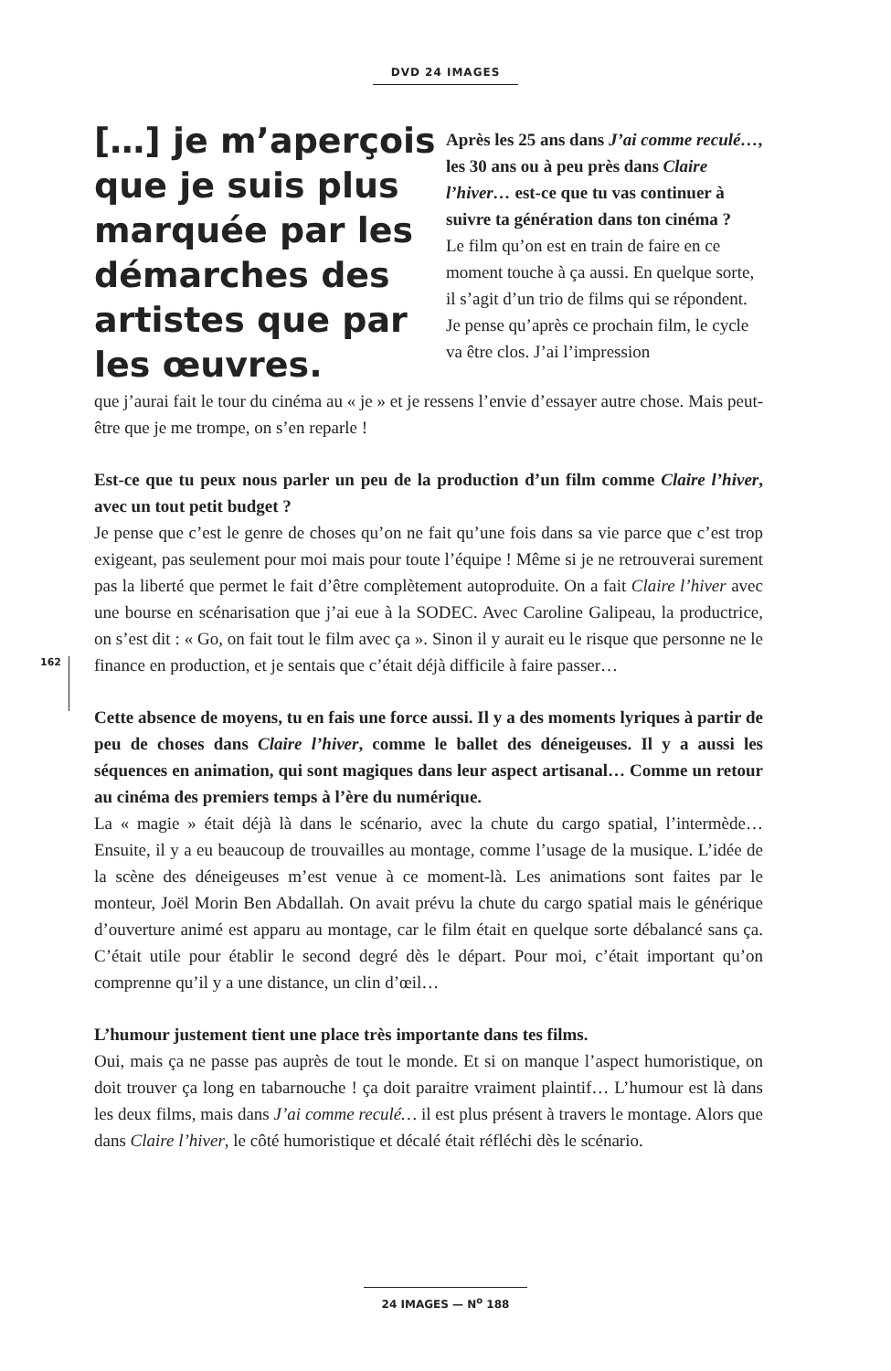DVD 24 IMAGES
[…] je m’aperçois que je suis plus marquée par les démarches des artistes que par les œuvres.
Après les 25 ans dans J’ai comme reculé…, les 30 ans ou à peu près dans Claire l’hiver… est-ce que tu vas continuer à suivre ta génération dans ton cinéma ?
Le film qu’on est en train de faire en ce moment touche à ça aussi. En quelque sorte, il s’agit d’un trio de films qui se répondent. Je pense qu’après ce prochain film, le cycle va être clos. J’ai l’impression
que j’aurai fait le tour du cinéma au « je » et je ressens l’envie d’essayer autre chose. Mais peut-être que je me trompe, on s’en reparle !
Est-ce que tu peux nous parler un peu de la production d’un film comme Claire l’hiver, avec un tout petit budget ?
Je pense que c’est le genre de choses qu’on ne fait qu’une fois dans sa vie parce que c’est trop exigeant, pas seulement pour moi mais pour toute l’équipe ! Même si je ne retrouverai surement pas la liberté que permet le fait d’être complètement autoproduite. On a fait Claire l’hiver avec une bourse en scénarisation que j’ai eue à la SODEC. Avec Caroline Galipeau, la productrice, on s’est dit : « Go, on fait tout le film avec ça ». Sinon il y aurait eu le risque que personne ne le finance en production, et je sentais que c’était déjà difficile à faire passer…
Cette absence de moyens, tu en fais une force aussi. Il y a des moments lyriques à partir de peu de choses dans Claire l’hiver, comme le ballet des déneigeuses. Il y a aussi les séquences en animation, qui sont magiques dans leur aspect artisanal… Comme un retour au cinéma des premiers temps à l’ère du numérique.
La « magie » était déjà là dans le scénario, avec la chute du cargo spatial, l’intermède… Ensuite, il y a eu beaucoup de trouvailles au montage, comme l’usage de la musique. L’idée de la scène des déneigeuses m’est venue à ce moment-là. Les animations sont faites par le monteur, Joël Morin Ben Abdallah. On avait prévu la chute du cargo spatial mais le générique d’ouverture animé est apparu au montage, car le film était en quelque sorte débalancé sans ça. C’était utile pour établir le second degré dès le départ. Pour moi, c’était important qu’on comprenne qu’il y a une distance, un clin d’œil…
L’humour justement tient une place très importante dans tes films.
Oui, mais ça ne passe pas auprès de tout le monde. Et si on manque l’aspect humoristique, on doit trouver ça long en tabarnouche ! ça doit paraitre vraiment plaintif… L’humour est là dans les deux films, mais dans J’ai comme reculé… il est plus présent à travers le montage. Alors que dans Claire l’hiver, le côté humoristique et décalé était réfléchi dès le scénario.
162
24 IMAGES — N<sup>o</sup> 188